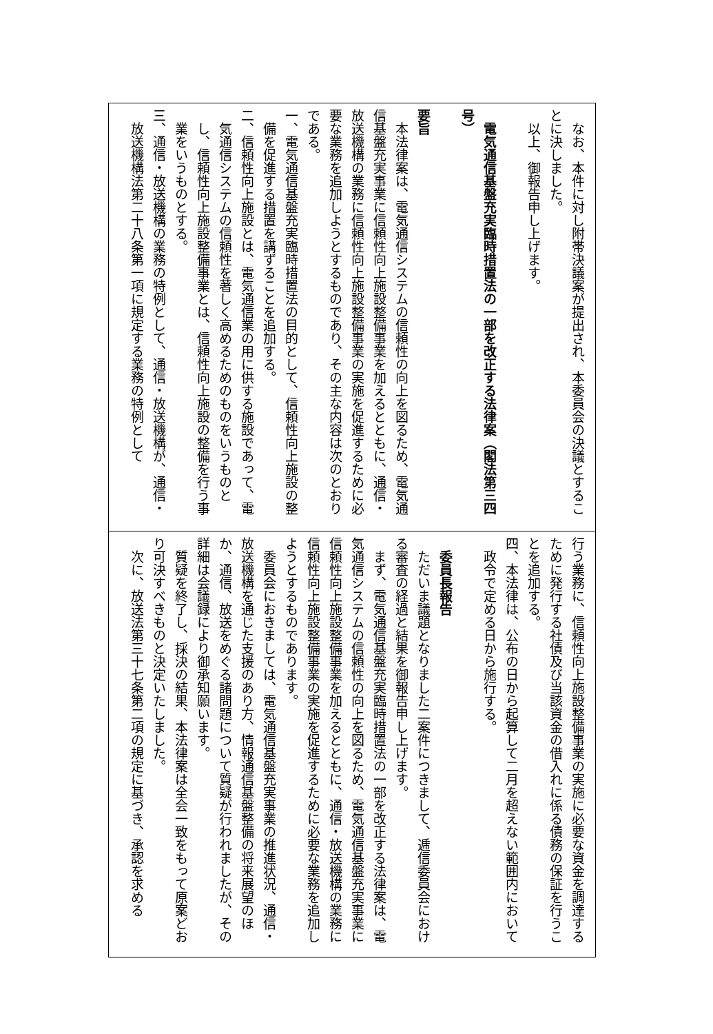なお、本件に対し附帯決議案が提出され、本委員会の決議とすることに決しました。
以上、御報告申し上げます。
　
電気通信基盤充実臨時措置法の一部を改正する法律案（閣法第三四号）
　
要旨
本法律案は、電気通信システムの信頼性の向上を図るため、電気通信基盤充実事業に信頼性向上施設整備事業を加えるとともに、通信・放送機構の業務に信頼性向上施設整備事業の実施を促進するために必要な業務を追加しようとするものであり、その主な内容は次のとおりである。
一、電気通信基盤充実臨時措置法の目的として、信頼性向上施設の整備を促進する措置を講ずることを追加する。
二、信頼性向上施設とは、電気通信業の用に供する施設であって、電気通信システムの信頼性を著しく高めるためのものをいうものとし、信頼性向上施設整備事業とは、信頼性向上施設の整備を行う事業をいうものとする。
三、通信・放送機構の業務の特例として、通信・放送機構が、通信・放送機構法第二十八条第一項に規定する業務の特例として
行う業務に、信頼性向上施設整備事業の実施に必要な資金を調達するために発行する社債及び当該資金の借入れに係る債務の保証を行うことを追加する。
四、本法律は、公布の日から起算して二月を超えない範囲内において政令で定める日から施行する。
　
委員長報告
ただいま議題となりました二案件につきまして、逓信委員会における審査の経過と結果を御報告申し上げます。
まず、電気通信基盤充実臨時措置法の一部を改正する法律案は、電気通信システムの信頼性の向上を図るため、電気通信基盤充実事業に信頼性向上施設整備事業を加えるとともに、通信・放送機構の業務に信頼性向上施設整備事業の実施を促進するために必要な業務を追加しようとするものであります。
委員会におきましては、電気通信基盤充実事業の推進状況、通信・放送機構を通じた支援のあり方、情報通信基盤整備の将来展望のほか、通信、放送をめぐる諸問題について質疑が行われましたが、その詳細は会議録により御承知願います。
質疑を終了し、採決の結果、本法律案は全会一致をもって原案どおり可決すべきものと決定いたしました。
次に、放送法第三十七条第二項の規定に基づき、承認を求める